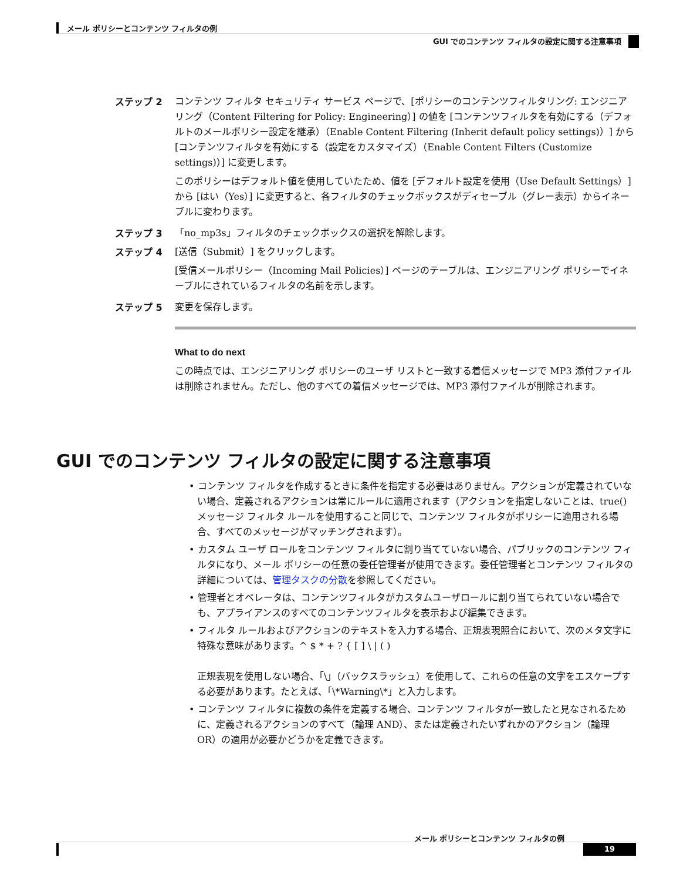メール ポリシーとコンテンツ フィルタの例
GUI でのコンテンツ フィルタの設定に関する注意事項
ステップ 2 コンテンツ フィルタ セキュリティ サービス ページで、[ポリシーのコンテンツフィルタリング: エンジニアリング（Content Filtering for Policy: Engineering）] の値を [コンテンツフィルタを有効にする（デフォルトのメールポリシー設定を継承）（Enable Content Filtering (Inherit default policy settings)）] から [コンテンツフィルタを有効にする（設定をカスタマイズ）（Enable Content Filters (Customize settings)）] に変更します。
このポリシーはデフォルト値を使用していたため、値を [デフォルト設定を使用（Use Default Settings）] から [はい（Yes）] に変更すると、各フィルタのチェックボックスがディセーブル（グレー表示）からイネーブルに変わります。
ステップ 3 「no_mp3s」フィルタのチェックボックスの選択を解除します。
ステップ 4 [送信（Submit）] をクリックします。
[受信メールポリシー（Incoming Mail Policies）] ページのテーブルは、エンジニアリング ポリシーでイネーブルにされているフィルタの名前を示します。
ステップ 5 変更を保存します。
What to do next
この時点では、エンジニアリング ポリシーのユーザ リストと一致する着信メッセージで MP3 添付ファイルは削除されません。ただし、他のすべての着信メッセージでは、MP3 添付ファイルが削除されます。
GUI でのコンテンツ フィルタの設定に関する注意事項
• コンテンツ フィルタを作成するときに条件を指定する必要はありません。アクションが定義されていない場合、定義されるアクションは常にルールに適用されます（アクションを指定しないことは、true() メッセージ フィルタ ルールを使用すること同じで、コンテンツ フィルタがポリシーに適用される場合、すべてのメッセージがマッチングされます）。
• カスタム ユーザ ロールをコンテンツ フィルタに割り当てていない場合、パブリックのコンテンツ フィルタになり、メール ポリシーの任意の委任管理者が使用できます。委任管理者とコンテンツ フィルタの詳細については、管理タスクの分散を参照してください。
• 管理者とオペレータは、コンテンツフィルタがカスタムユーザロールに割り当てられていない場合でも、アプライアンスのすべてのコンテンツフィルタを表示および編集できます。
• フィルタ ルールおよびアクションのテキストを入力する場合、正規表現照合において、次のメタ文字に特殊な意味があります。^ $ * + ? { [ ] \ | ( )
正規表現を使用しない場合、「\」（バックスラッシュ）を使用して、これらの任意の文字をエスケープする必要があります。たとえば、「\*Warning\*」と入力します。
• コンテンツ フィルタに複数の条件を定義する場合、コンテンツ フィルタが一致したと見なされるために、定義されるアクションのすべて（論理 AND）、または定義されたいずれかのアクション（論理 OR）の適用が必要かどうかを定義できます。
メール ポリシーとコンテンツ フィルタの例
19